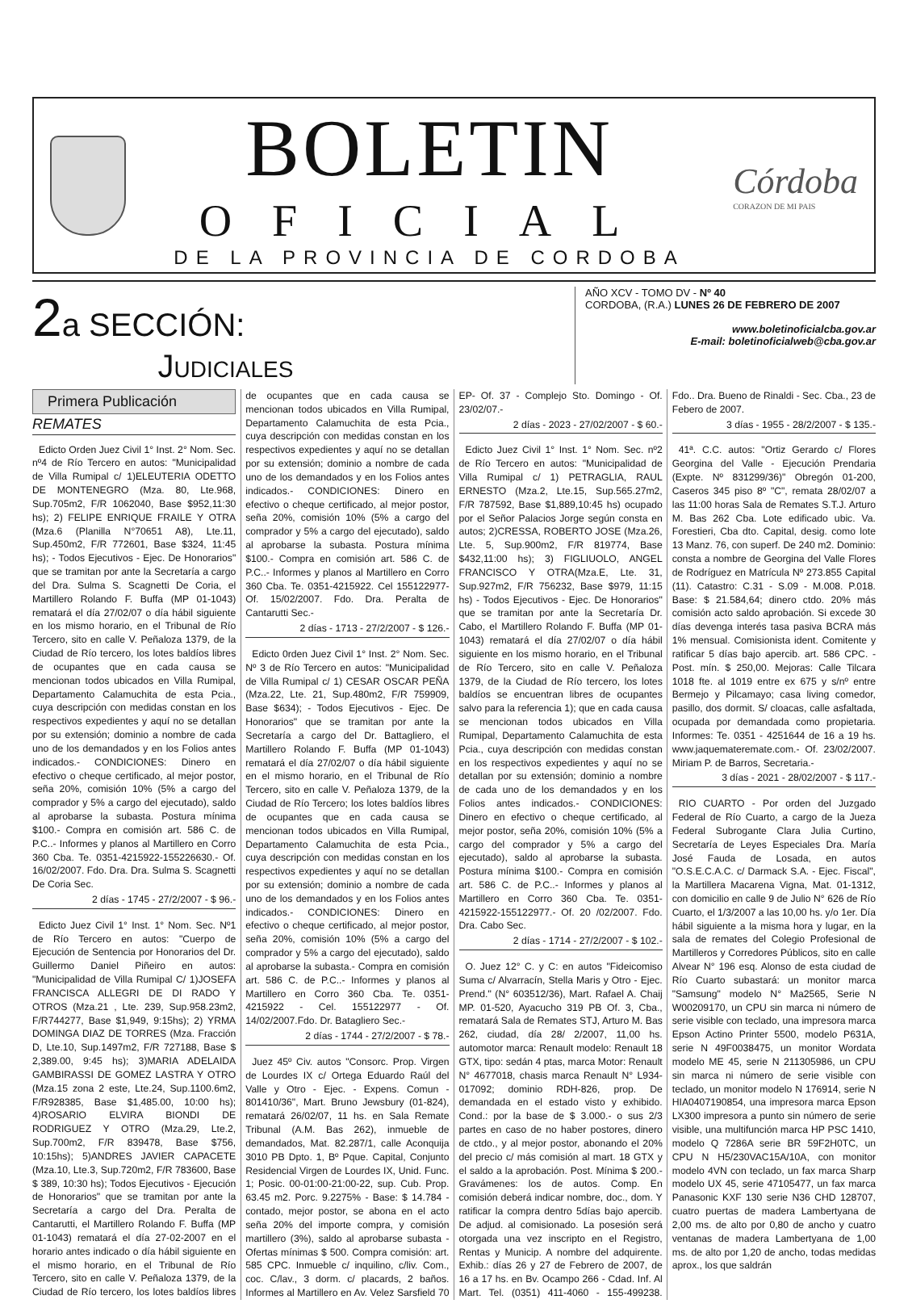BOLETIN
OFICIAL
DE LA PROVINCIA DE CORDOBA
Córdoba
CORAZON DE MI PAIS
2a SECCIÓN:
JUDICIALES
AÑO XCV - TOMO DV - Nº 40
CORDOBA, (R.A.) LUNES 26 DE FEBRERO DE 2007
www.boletinoficialcba.gov.ar
E-mail: boletinoficialweb@cba.gov.ar
Primera Publicación
REMATES
Edicto Orden Juez Civil 1° Inst. 2° Nom. Sec. nº4 de Río Tercero en autos: "Municipalidad de Villa Rumipal c/ 1)ELEUTERIA ODETTO DE MONTENEGRO (Mza. 80, Lte.968, Sup.705m2, F/R 1062040, Base $952,11:30 hs); 2) FELIPE ENRIQUE FRAILE Y OTRA (Mza.6 (Planilla N°70651 A8), Lte.11, Sup.450m2, F/R 772601, Base $324, 11:45 hs); - Todos Ejecutivos - Ejec. De Honorarios" que se tramitan por ante la Secretaría a cargo del Dra. Sulma S. Scagnetti De Coria, el Martillero Rolando F. Buffa (MP 01-1043) rematará el día 27/02/07 o día hábil siguiente en los mismo horario, en el Tribunal de Río Tercero, sito en calle V. Peñaloza 1379, de la Ciudad de Río tercero, los lotes baldíos libres de ocupantes que en cada causa se mencionan todos ubicados en Villa Rumipal, Departamento Calamuchita de esta Pcia., cuya descripción con medidas constan en los respectivos expedientes y aquí no se detallan por su extensión; dominio a nombre de cada uno de los demandados y en los Folios antes indicados.- CONDICIONES: Dinero en efectivo o cheque certificado, al mejor postor, seña 20%, comisión 10% (5% a cargo del comprador y 5% a cargo del ejecutado), saldo al aprobarse la subasta. Postura mínima $100.- Compra en comisión art. 586 C. de P.C..- Informes y planos al Martillero en Corro 360 Cba. Te. 0351-4215922-155226630.- Of. 16/02/2007. Fdo. Dra. Dra. Sulma S. Scagnetti De Coria Sec.
2 días - 1745 - 27/2/2007 - $ 96.-
Edicto Juez Civil 1° Inst. 1° Nom. Sec. Nº1 de Río Tercero en autos: "Cuerpo de Ejecución de Sentencia por Honorarios del Dr. Guillermo Daniel Piñeiro en autos: "Municipalidad de Villa Rumipal C/ 1)JOSEFA FRANCISCA ALLEGRI DE DI RADO Y OTROS (Mza.21 , Lte. 239, Sup.958.23m2, F/R744277, Base $1,949, 9:15hs); 2) YRMA DOMINGA DIAZ DE TORRES (Mza. Fracción D, Lte.10, Sup.1497m2, F/R 727188, Base $ 2,389.00, 9:45 hs); 3)MARIA ADELAIDA GAMBIRASSI DE GOMEZ LASTRA Y OTRO (Mza.15 zona 2 este, Lte.24, Sup.1100.6m2, F/R928385, Base $1,485.00, 10:00 hs); 4)ROSARIO ELVIRA BIONDI DE RODRIGUEZ Y OTRO (Mza.29, Lte.2, Sup.700m2, F/R 839478, Base $756, 10:15hs); 5)ANDRES JAVIER CAPACETE (Mza.10, Lte.3, Sup.720m2, F/R 783600, Base $ 389, 10:30 hs); Todos Ejecutivos - Ejecución de Honorarios" que se tramitan por ante la Secretaría a cargo del Dra. Peralta de Cantarutti, el Martillero Rolando F. Buffa (MP 01-1043) rematará el día 27-02-2007 en el horario antes indicado o día hábil siguiente en el mismo horario, en el Tribunal de Río Tercero, sito en calle V. Peñaloza 1379, de la Ciudad de Río tercero, los lotes baldíos libres de ocupantes que en cada causa se mencionan todos ubicados en Villa Rumipal, Departamento Calamuchita de esta Pcia., cuya descripción con medidas constan en los respectivos expedientes y aquí no se detallan por su extensión; dominio a nombre de cada uno de los demandados y en los Folios antes indicados.- CONDICIONES: Dinero en efectivo o cheque certificado, al mejor postor, seña 20%, comisión 10% (5% a cargo del comprador y 5% a cargo del ejecutado), saldo al aprobarse la subasta. Postura mínima $100.- Compra en comisión art. 586 C. de P.C..- Informes y planos al Martillero en Corro 360 Cba. Te. 0351-4215922. Cel 155122977- Of. 15/02/2007. Fdo. Dra. Peralta de Cantarutti Sec.-
2 días - 1713 - 27/2/2007 - $ 126.-
Edicto 0rden Juez Civil 1° Inst. 2° Nom. Sec. Nº 3 de Río Tercero en autos: "Municipalidad de Villa Rumipal c/ 1) CESAR OSCAR PEÑA (Mza.22, Lte. 21, Sup.480m2, F/R 759909, Base $634); - Todos Ejecutivos - Ejec. De Honorarios" que se tramitan por ante la Secretaría a cargo del Dr. Battagliero, el Martillero Rolando F. Buffa (MP 01-1043) rematará el día 27/02/07 o día hábil siguiente en el mismo horario, en el Tribunal de Río Tercero, sito en calle V. Peñaloza 1379, de la Ciudad de Río Tercero; los lotes baldíos libres de ocupantes que en cada causa se mencionan todos ubicados en Villa Rumipal, Departamento Calamuchita de esta Pcia., cuya descripción con medidas constan en los respectivos expedientes y aquí no se detallan por su extensión; dominio a nombre de cada uno de los demandados y en los Folios antes indicados.- CONDICIONES: Dinero en efectivo o cheque certificado, al mejor postor, seña 20%, comisión 10% (5% a cargo del comprador y 5% a cargo del ejecutado), saldo al aprobarse la subasta.- Compra en comisión art. 586 C. de P.C..- Informes y planos al Martillero en Corro 360 Cba. Te. 0351-4215922 - Cel. 155122977 - Of. 14/02/2007.Fdo. Dr. Batagliero Sec.-
2 días - 1744 - 27/2/2007 - $ 78.-
Juez 45º Civ. autos "Consorc. Prop. Virgen de Lourdes IX c/ Ortega Eduardo Raúl del Valle y Otro - Ejec. - Expens. Comun - 801410/36", Mart. Bruno Jewsbury (01-824), rematará 26/02/07, 11 hs. en Sala Remate Tribunal (A.M. Bas 262), inmueble de demandados, Mat. 82.287/1, calle Aconquija 3010 PB Dpto. 1, Bº Pque. Capital, Conjunto Residencial Virgen de Lourdes IX, Unid. Func. 1; Posic. 00-01:00-21:00-22, sup. Cub. Prop. 63.45 m2. Porc. 9.2275% - Base: $ 14.784 - contado, mejor postor, se abona en el acto seña 20% del importe compra, y comisión martillero (3%), saldo al aprobarse subasta - Ofertas mínimas $ 500. Compra comisión: art. 585 CPC. Inmueble c/ inquilino, c/liv. Com., coc. C/lav., 3 dorm. c/ placards, 2 baños. Informes al Martillero en Av. Velez Sarsfield 70 EP- Of. 37 - Complejo Sto. Domingo - Of. 23/02/07.-
2 días - 2023 - 27/02/2007 - $ 60.-
Edicto Juez Civil 1° Inst. 1° Nom. Sec. nº2 de Río Tercero en autos: "Municipalidad de Villa Rumipal c/ 1) PETRAGLIA, RAUL ERNESTO (Mza.2, Lte.15, Sup.565.27m2, F/R 787592, Base $1,889,10:45 hs) ocupado por el Señor Palacios Jorge según consta en autos; 2)CRESSA, ROBERTO JOSE (Mza.26, Lte. 5, Sup.900m2, F/R 819774, Base $432,11:00 hs); 3) FIGLIUOLO, ANGEL FRANCISCO Y OTRA(Mza.E, Lte. 31, Sup.927m2, F/R 756232, Base $979, 11:15 hs) - Todos Ejecutivos - Ejec. De Honorarios" que se tramitan por ante la Secretaría Dr. Cabo, el Martillero Rolando F. Buffa (MP 01-1043) rematará el día 27/02/07 o día hábil siguiente en los mismo horario, en el Tribunal de Río Tercero, sito en calle V. Peñaloza 1379, de la Ciudad de Río tercero, los lotes baldíos se encuentran libres de ocupantes salvo para la referencia 1); que en cada causa se mencionan todos ubicados en Villa Rumipal, Departamento Calamuchita de esta Pcia., cuya descripción con medidas constan en los respectivos expedientes y aquí no se detallan por su extensión; dominio a nombre de cada uno de los demandados y en los Folios antes indicados.- CONDICIONES: Dinero en efectivo o cheque certificado, al mejor postor, seña 20%, comisión 10% (5% a cargo del comprador y 5% a cargo del ejecutado), saldo al aprobarse la subasta. Postura mínima $100.- Compra en comisión art. 586 C. de P.C..- Informes y planos al Martillero en Corro 360 Cba. Te. 0351-4215922-155122977.- Of. 20 /02/2007. Fdo. Dra. Cabo Sec.
2 días - 1714 - 27/2/2007 - $ 102.-
O. Juez 12° C. y C: en autos "Fideicomiso Suma c/ Alvarracín, Stella Maris y Otro - Ejec. Prend." (N° 603512/36), Mart. Rafael A. Chaij MP. 01-520, Ayacucho 319 PB Of. 3, Cba., rematará Sala de Remates STJ, Arturo M. Bas 262, ciudad, día 28/ 2/2007, 11,00 hs. automotor marca: Renault modelo: Renault 18 GTX, tipo: sedán 4 ptas, marca Motor: Renault N° 4677018, chasis marca Renault N° L934-017092; dominio RDH-826, prop. De demandada en el estado visto y exhibido. Cond.: por la base de $ 3.000.- o sus 2/3 partes en caso de no haber postores, dinero de ctdo., y al mejor postor, abonando el 20% del precio c/ más comisión al mart. 18 GTX y el saldo a la aprobación. Post. Mínima $ 200.- Gravámenes: los de autos. Comp. En comisión deberá indicar nombre, doc., dom. Y ratificar la compra dentro 5días bajo apercib. De adjud. al comisionado. La posesión será otorgada una vez inscripto en el Registro, Rentas y Municip. A nombre del adquirente. Exhib.: días 26 y 27 de Febrero de 2007, de 16 a 17 hs. en Bv. Ocampo 266 - Cdad. Inf. Al Mart. Tel. (0351) 411-4060 - 155-499238. Fdo.. Dra. Bueno de Rinaldi - Sec. Cba., 23 de Febero de 2007.
3 días - 1955 - 28/2/2007 - $ 135.-
41ª. C.C. autos: "Ortiz Gerardo c/ Flores Georgina del Valle - Ejecución Prendaria (Expte. Nº 831299/36)" Obregón 01-200, Caseros 345 piso 8º "C", remata 28/02/07 a las 11:00 horas Sala de Remates S.T.J. Arturo M. Bas 262 Cba. Lote edificado ubic. Va. Forestieri, Cba dto. Capital, desig. como lote 13 Manz. 76, con superf. De 240 m2. Dominio: consta a nombre de Georgina del Valle Flores de Rodríguez en Matrícula Nº 273.855 Capital (11). Catastro: C.31 - S.09 - M.008. P.018. Base: $ 21.584,64; dinero ctdo. 20% más comisión acto saldo aprobación. Si excede 30 días devenga interés tasa pasiva BCRA más 1% mensual. Comisionista ident. Comitente y ratificar 5 días bajo apercib. art. 586 CPC. - Post. mín. $ 250,00. Mejoras: Calle Tilcara 1018 fte. al 1019 entre ex 675 y s/nº entre Bermejo y Pilcamayo; casa living comedor, pasillo, dos dormit. S/ cloacas, calle asfaltada, ocupada por demandada como propietaria. Informes: Te. 0351 - 4251644 de 16 a 19 hs. www.jaquemateremate.com.- Of. 23/02/2007. Miriam P. de Barros, Secretaria.-
3 días - 2021 - 28/02/2007 - $ 117.-
RIO CUARTO - Por orden del Juzgado Federal de Río Cuarto, a cargo de la Jueza Federal Subrogante Clara Julia Curtino, Secretaría de Leyes Especiales Dra. María José Fauda de Losada, en autos "O.S.E.C.A.C. c/ Darmack S.A. - Ejec. Fiscal", la Martillera Macarena Vigna, Mat. 01-1312, con domicilio en calle 9 de Julio N° 626 de Río Cuarto, el 1/3/2007 a las 10,00 hs. y/o 1er. Día hábil siguiente a la misma hora y lugar, en la sala de remates del Colegio Profesional de Martilleros y Corredores Públicos, sito en calle Alvear N° 196 esq. Alonso de esta ciudad de Río Cuarto subastará: un monitor marca "Samsung" modelo N° Ma2565, Serie N W00209170, un CPU sin marca ni número de serie visible con teclado, una impresora marca Epson Actino Printer 5500, modelo P631A, serie N 49F0038475, un monitor Wordata modelo ME 45, serie N 211305986, un CPU sin marca ni número de serie visible con teclado, un monitor modelo N 176914, serie N HIA0407190854, una impresora marca Epson LX300 impresora a punto sin número de serie visible, una multifunción marca HP PSC 1410, modelo Q 7286A serie BR 59F2H0TC, un CPU N H5/230VAC15A/10A, con monitor modelo 4VN con teclado, un fax marca Sharp modelo UX 45, serie 47105477, un fax marca Panasonic KXF 130 serie N36 CHD 128707, cuatro puertas de madera Lambertyana de 2,00 ms. de alto por 0,80 de ancho y cuatro ventanas de madera Lambertyana de 1,00 ms. de alto por 1,20 de ancho, todas medidas aprox., los que saldrán